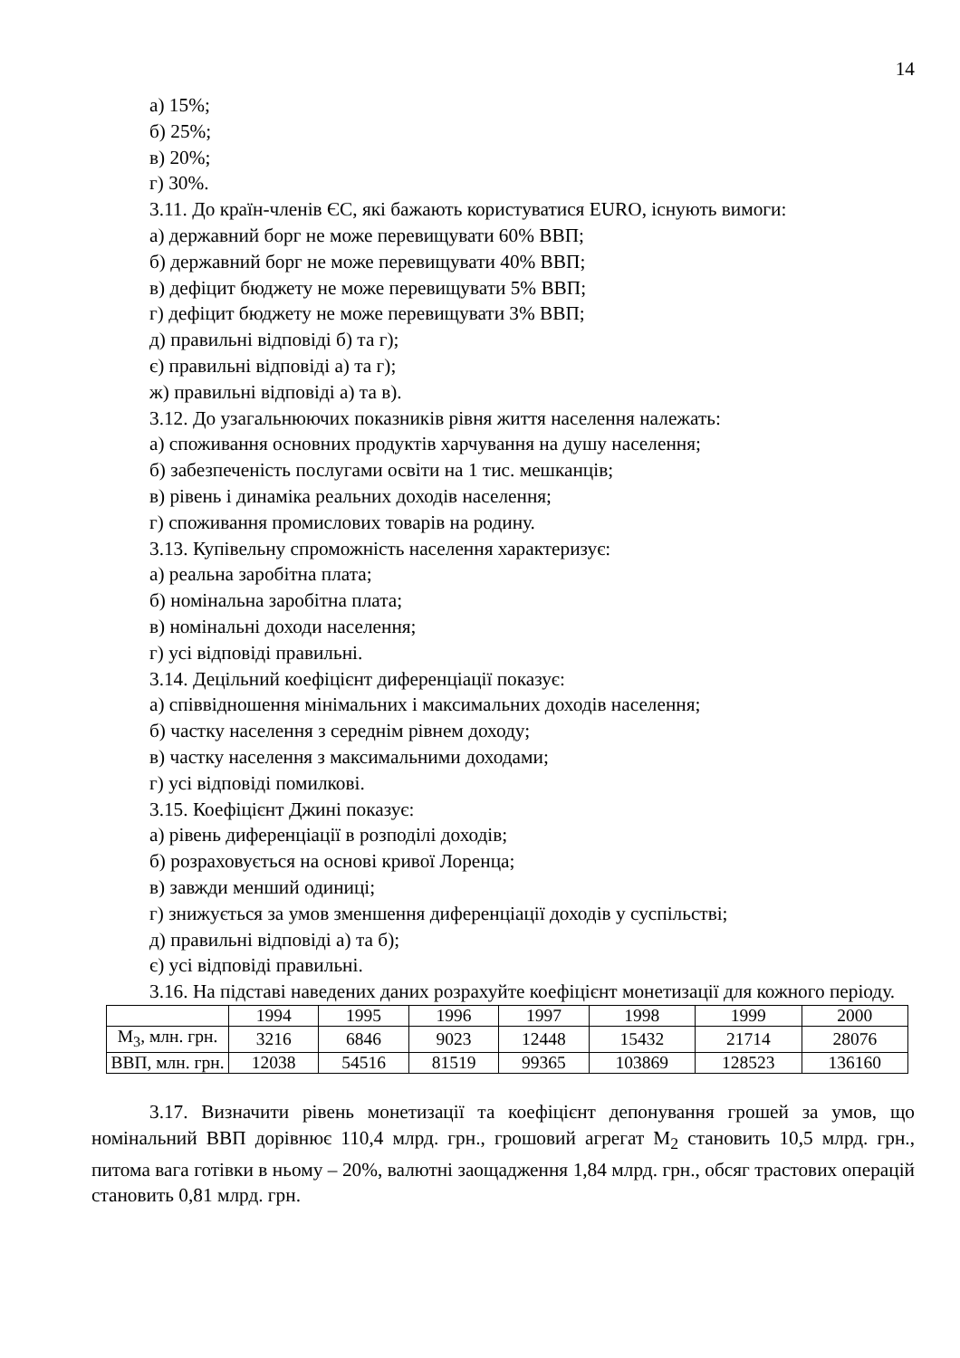14
а) 15%;
б) 25%;
в) 20%;
г) 30%.
3.11. До країн-членів ЄС, які бажають користуватися EURO, існують вимоги:
а) державний борг не може перевищувати 60% ВВП;
б) державний борг не може перевищувати 40% ВВП;
в) дефіцит бюджету не може перевищувати 5% ВВП;
г) дефіцит бюджету не може перевищувати 3% ВВП;
д) правильні відповіді б) та г);
є) правильні відповіді а) та г);
ж) правильні відповіді а) та в).
3.12. До узагальнюючих показників рівня життя населення належать:
а) споживання основних продуктів харчування на душу населення;
б) забезпеченість послугами освіти на 1 тис. мешканців;
в) рівень і динаміка реальних доходів населення;
г) споживання промислових товарів на родину.
3.13. Купівельну спроможність населення характеризує:
а) реальна заробітна плата;
б) номінальна заробітна плата;
в) номінальні доходи населення;
г) усі відповіді правильні.
3.14. Децільний коефіцієнт диференціації показує:
а) співвідношення мінімальних і максимальних доходів населення;
б) частку населення з середнім рівнем доходу;
в) частку населення з максимальними доходами;
г) усі відповіді помилкові.
3.15. Коефіцієнт Джині показує:
а) рівень диференціації в розподілі доходів;
б) розраховується на основі кривої Лоренца;
в) завжди менший одиниці;
г) знижується за умов зменшення диференціації доходів у суспільстві;
д) правильні відповіді а) та б);
є) усі відповіді правильні.
3.16. На підставі наведених даних розрахуйте коефіцієнт монетизації для кожного періоду.
| | 1994 | 1995 | 1996 | 1997 | 1998 | 1999 | 2000 |
| M<sub>3</sub>, млн. грн. | 3216 | 6846 | 9023 | 12448 | 15432 | 21714 | 28076 |
| ВВП, млн. грн. | 12038 | 54516 | 81519 | 99365 | 103869 | 128523 | 136160 |
3.17. Визначити рівень монетизації та коефіцієнт депонування грошей за умов, що номінальний ВВП дорівнює 110,4 млрд. грн., грошовий агрегат М<sub>2</sub> становить 10,5 млрд. грн., питома вага готівки в ньому – 20%, валютні заощадження 1,84 млрд. грн., обсяг трастових операцій становить 0,81 млрд. грн.